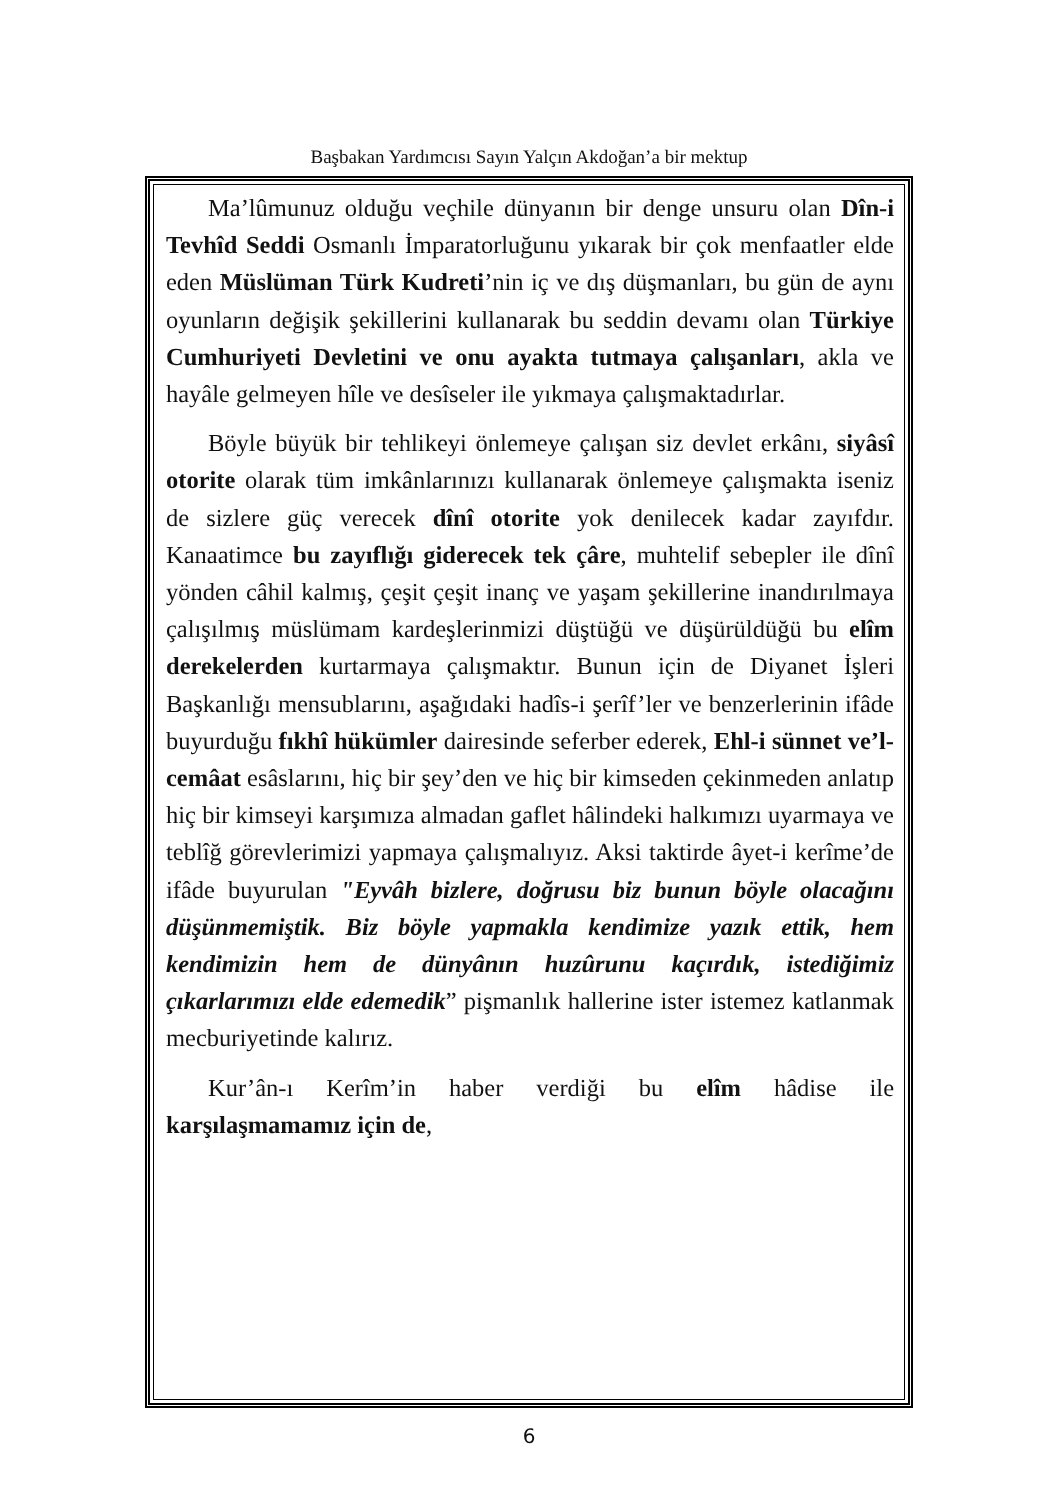Başbakan Yardımcısı Sayın Yalçın Akdoğan’a bir mektup
Ma’lûmunuz olduğu veçhile dünyanın bir denge unsuru olan Dîn-i Tevhîd Seddi Osmanlı İmparatorluğunu yıkarak bir çok menfaatler elde eden Müslüman Türk Kudreti’nin iç ve dış düşmanları, bu gün de aynı oyunların değişik şekillerini kullanarak bu seddin devamı olan Türkiye Cumhuriyeti Devletini ve onu ayakta tutmaya çalışanları, akla ve hayâle gelmeyen hîle ve desîseler ile yıkmaya çalışmaktadırlar.
Böyle büyük bir tehlikeyi önlemeye çalışan siz devlet erkânı, siyâsî otorite olarak tüm imkânlarınızı kullanarak önlemeye çalışmakta iseniz de sizlere güç verecek dînî otorite yok denilecek kadar zayıfdır. Kanaatimce bu zayıflığı giderecek tek çâre, muhtelif sebepler ile dînî yönden câhil kalmış, çeşit çeşit inanç ve yaşam şekillerine inandırılmaya çalışılmış müslümam kardeşlerinmizi düştüğü ve düşürüldüğü bu elîm derekelerden kurtarmaya çalışmaktır. Bunun için de Diyanet İşleri Başkanlığı mensublarını, aşağıdaki hadîs-i şerîf’ler ve benzerlerinin ifâde buyurduğu fıkhî hükümler dairesinde seferber ederek, Ehl-i sünnet ve’l-cemâat esâslarını, hiç bir şey’den ve hiç bir kimseden çekinmeden anlatıp hiç bir kimseyi karşımıza almadan gaflet hâlindeki halkımızı uyarmaya ve teblîğ görevlerimizi yapmaya çalışmalıyız. Aksi taktirde âyet-i kerîme’de ifâde buyurulan "Eyvâh bizlere, doğrusu biz bunun böyle olacağını düşünmemiştik. Biz böyle yapmakla kendimize yazık ettik, hem kendimizin hem de dünyânın huzûrunu kaçırdık, istediğimiz çıkarlarımızı elde edemedik” pişmanlık hallerine ister istemez katlanmak mecburiyetinde kalırız.
Kur’ân-ı Kerîm’in haber verdiği bu elîm hâdise ile karşılaşmamamız için de,
6